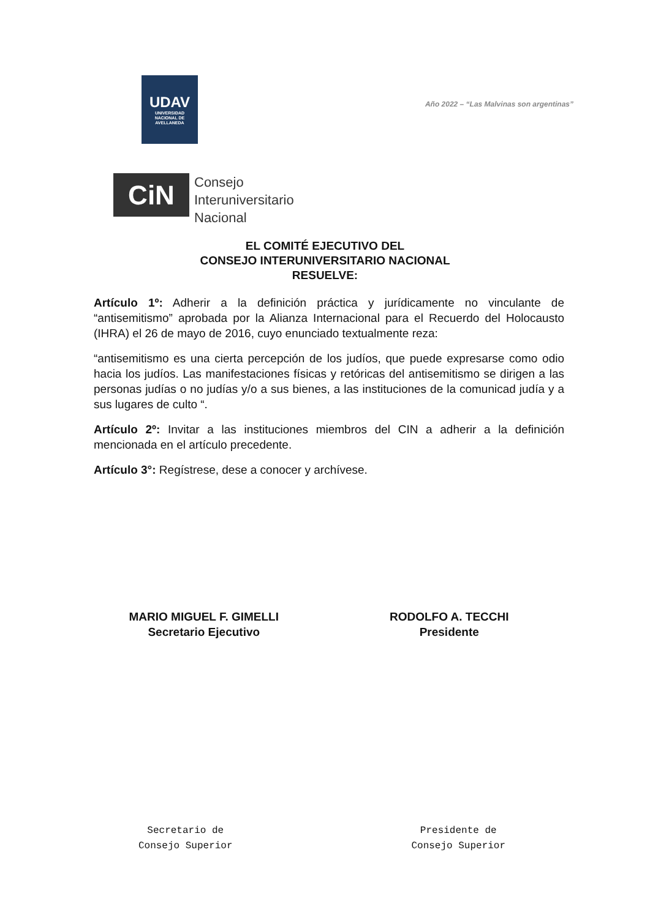UDAV
UNIVERSIDAD
NACIONAL DE
AVELLANEDA
Año 2022 – “Las Malvinas son argentinas”
CiN
Consejo
Interuniversitario
Nacional
EL COMITÉ EJECUTIVO DEL
CONSEJO INTERUNIVERSITARIO NACIONAL
RESUELVE:
Artículo 1º: Adherir a la definición práctica y jurídicamente no vinculante de “antisemitismo” aprobada por la Alianza Internacional para el Recuerdo del Holocausto (IHRA) el 26 de mayo de 2016, cuyo enunciado textualmente reza:
“antisemitismo es una cierta percepción de los judíos, que puede expresarse como odio hacia los judíos. Las manifestaciones físicas y retóricas del antisemitismo se dirigen a las personas judías o no judías y/o a sus bienes, a las instituciones de la comunicad judía y a sus lugares de culto “.
Artículo 2º: Invitar a las instituciones miembros del CIN a adherir a la definición mencionada en el artículo precedente.
Artículo 3°: Regístrese, dese a conocer y archívese.
MARIO MIGUEL F. GIMELLI
Secretario Ejecutivo
RODOLFO A. TECCHI
Presidente
Secretario de
Consejo Superior
Presidente de
Consejo Superior